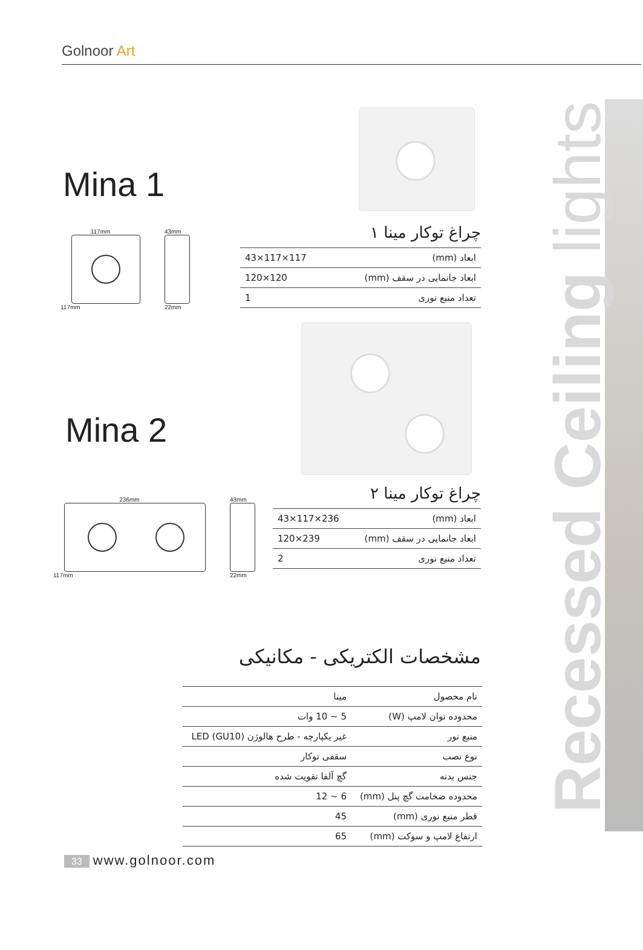Golnoor Art
Mina 1
117mm
117mm
43mm
22mm
چراغ توکار مینا ۱
| ابعاد (mm) | 117×117×43 |
| ابعاد جانمایی در سقف (mm) | 120×120 |
| تعداد منبع نوری | 1 |
Mina 2
236mm
117mm
43mm
22mm
چراغ توکار مینا ۲
| ابعاد (mm) | 236×117×43 |
| ابعاد جانمایی در سقف (mm) | 239×120 |
| تعداد منبع نوری | 2 |
مشخصات الکتریکی - مکانیکی
| نام محصول | مینا |
| محدوده توان لامپ (W) | 5 ~ 10 وات |
| منبع نور | غیر یکپارچه - طرح هالوژن (GU10) LED |
| نوع نصب | سقفی توکار |
| جنس بدنه | گچ آلفا تقویت شده |
| محدوده ضخامت گچ پنل (mm) | 6 ~ 12 |
| قطر منبع نوری (mm) | 45 |
| ارتفاع لامپ و سوکت (mm) | 65 |
Recessed Ceiling lights
33 www.golnoor.com